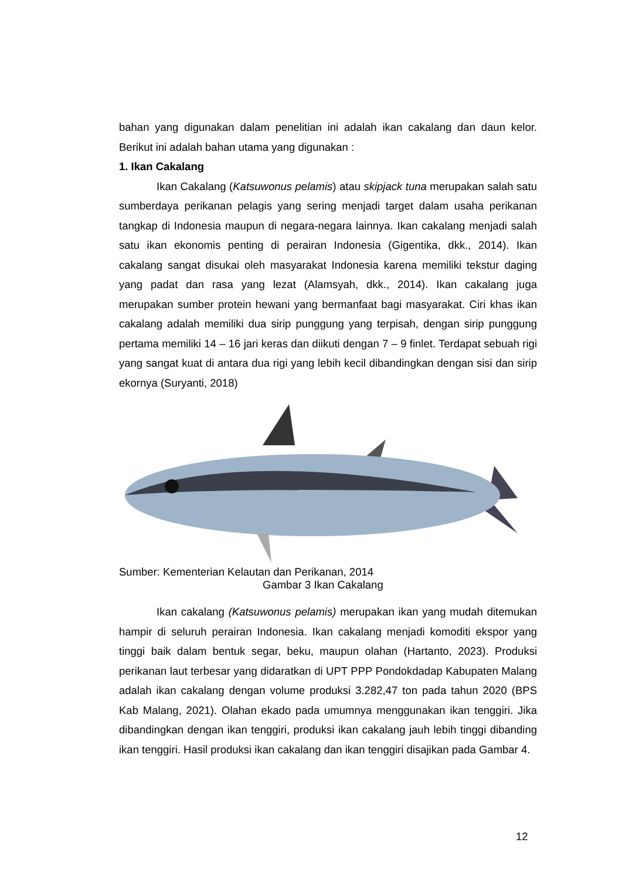bahan yang digunakan dalam penelitian ini adalah ikan cakalang dan daun kelor. Berikut ini adalah bahan utama yang digunakan :
1. Ikan Cakalang
Ikan Cakalang (Katsuwonus pelamis) atau skipjack tuna merupakan salah satu sumberdaya perikanan pelagis yang sering menjadi target dalam usaha perikanan tangkap di Indonesia maupun di negara-negara lainnya. Ikan cakalang menjadi salah satu ikan ekonomis penting di perairan Indonesia (Gigentika, dkk., 2014). Ikan cakalang sangat disukai oleh masyarakat Indonesia karena memiliki tekstur daging yang padat dan rasa yang lezat (Alamsyah, dkk., 2014). Ikan cakalang juga merupakan sumber protein hewani yang bermanfaat bagi masyarakat. Ciri khas ikan cakalang adalah memiliki dua sirip punggung yang terpisah, dengan sirip punggung pertama memiliki 14 – 16 jari keras dan diikuti dengan 7 – 9 finlet. Terdapat sebuah rigi yang sangat kuat di antara dua rigi yang lebih kecil dibandingkan dengan sisi dan sirip ekornya (Suryanti, 2018)
Sumber: Kementerian Kelautan dan Perikanan, 2014
Gambar 3 Ikan Cakalang
Ikan cakalang (Katsuwonus pelamis) merupakan ikan yang mudah ditemukan hampir di seluruh perairan Indonesia. Ikan cakalang menjadi komoditi ekspor yang tinggi baik dalam bentuk segar, beku, maupun olahan (Hartanto, 2023). Produksi perikanan laut terbesar yang didaratkan di UPT PPP Pondokdadap Kabupaten Malang adalah ikan cakalang dengan volume produksi 3.282,47 ton pada tahun 2020 (BPS Kab Malang, 2021). Olahan ekado pada umumnya menggunakan ikan tenggiri. Jika dibandingkan dengan ikan tenggiri, produksi ikan cakalang jauh lebih tinggi dibanding ikan tenggiri. Hasil produksi ikan cakalang dan ikan tenggiri disajikan pada Gambar 4.
12